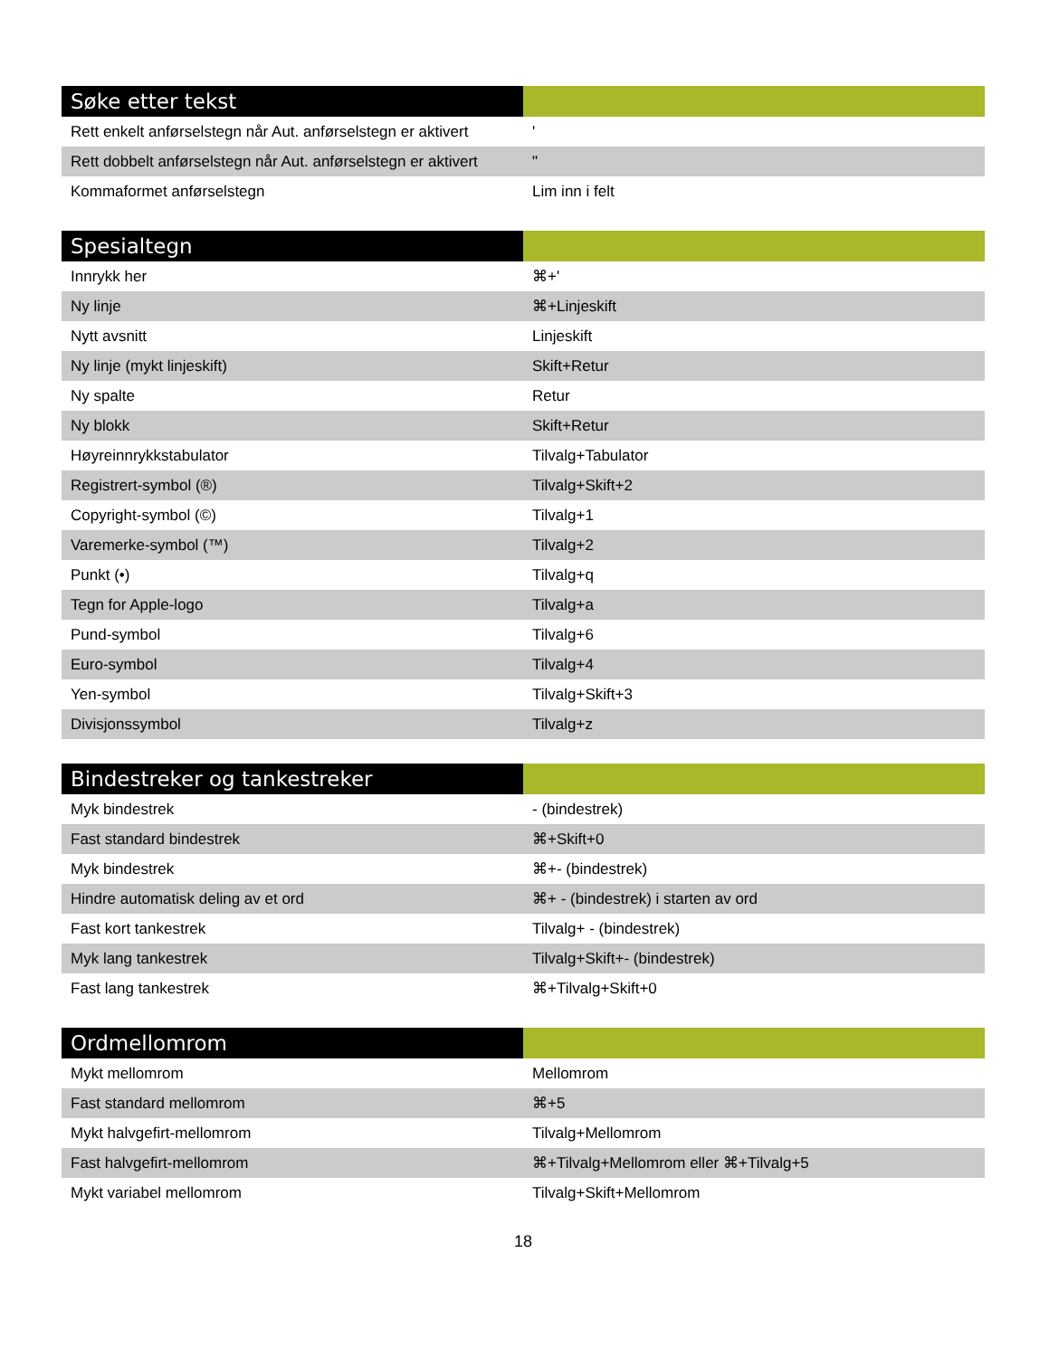| Søke etter tekst | |
| --- | --- |
| Rett enkelt anførselstegn når Aut. anførselstegn er aktivert | ' |
| Rett dobbelt anførselstegn når Aut. anførselstegn er aktivert | " |
| Kommaformet anførselstegn | Lim inn i felt |
| Spesialtegn | |
| --- | --- |
| Innrykk her | ⌘+' |
| Ny linje | ⌘+Linjeskift |
| Nytt avsnitt | Linjeskift |
| Ny linje (mykt linjeskift) | Skift+Retur |
| Ny spalte | Retur |
| Ny blokk | Skift+Retur |
| Høyreinnrykkstabulator | Tilvalg+Tabulator |
| Registrert-symbol (®) | Tilvalg+Skift+2 |
| Copyright-symbol (©) | Tilvalg+1 |
| Varemerke-symbol (™) | Tilvalg+2 |
| Punkt (•) | Tilvalg+q |
| Tegn for Apple-logo | Tilvalg+a |
| Pund-symbol | Tilvalg+6 |
| Euro-symbol | Tilvalg+4 |
| Yen-symbol | Tilvalg+Skift+3 |
| Divisjonssymbol | Tilvalg+z |
| Bindestreker og tankestreker | |
| --- | --- |
| Myk bindestrek | - (bindestrek) |
| Fast standard bindestrek | ⌘+Skift+0 |
| Myk bindestrek | ⌘+- (bindestrek) |
| Hindre automatisk deling av et ord | ⌘+ - (bindestrek) i starten av ord |
| Fast kort tankestrek | Tilvalg+ - (bindestrek) |
| Myk lang tankestrek | Tilvalg+Skift+- (bindestrek) |
| Fast lang tankestrek | ⌘+Tilvalg+Skift+0 |
| Ordmellomrom | |
| --- | --- |
| Mykt mellomrom | Mellomrom |
| Fast standard mellomrom | ⌘+5 |
| Mykt halvgefirt-mellomrom | Tilvalg+Mellomrom |
| Fast halvgefirt-mellomrom | ⌘+Tilvalg+Mellomrom eller ⌘+Tilvalg+5 |
| Mykt variabel mellomrom | Tilvalg+Skift+Mellomrom |
18